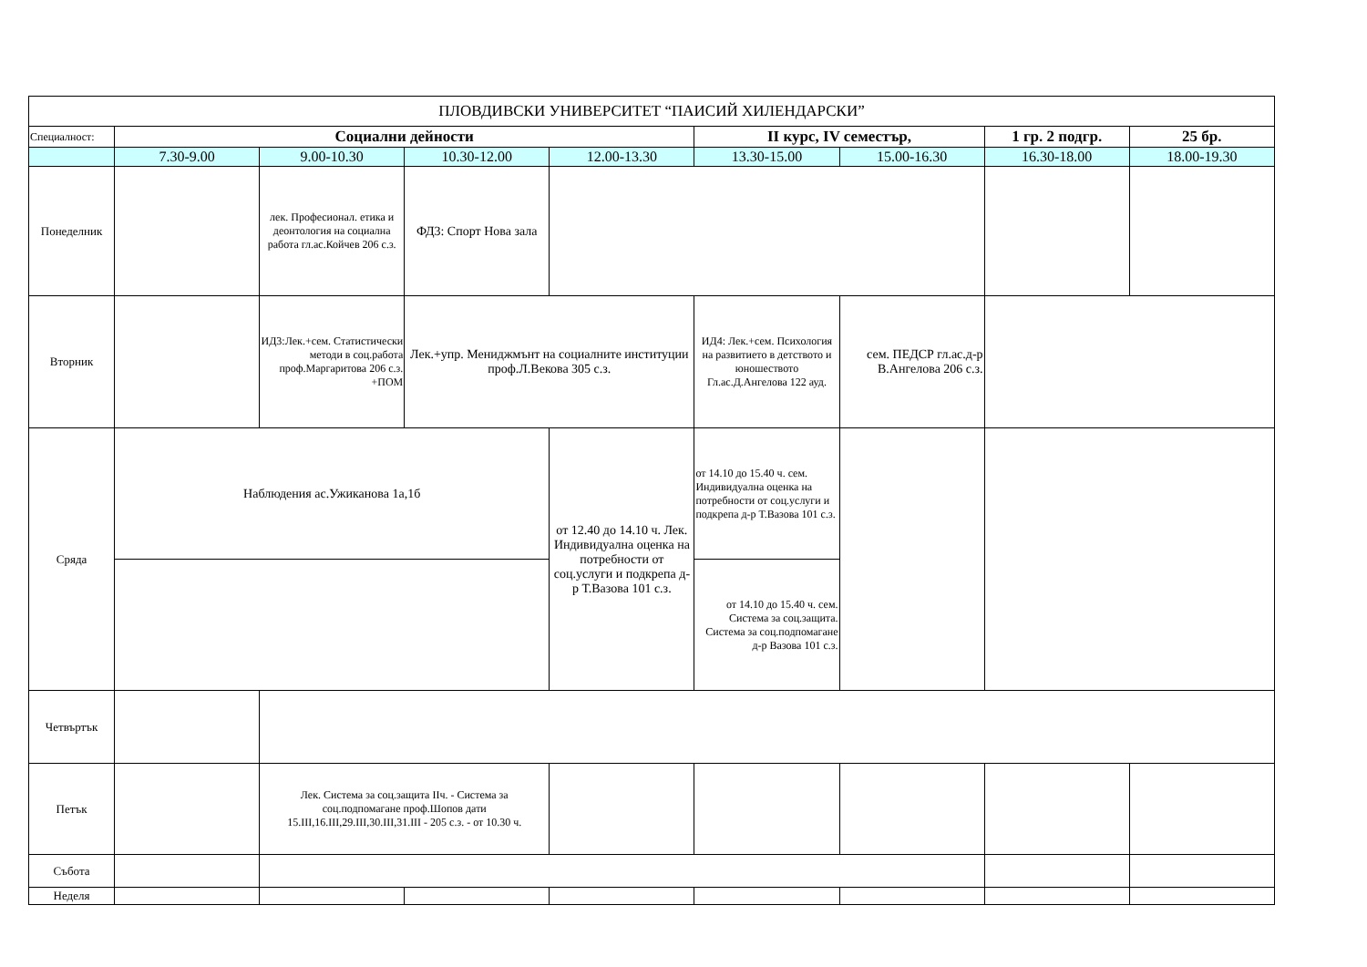| ПЛОВДИВСКИ УНИВЕРСИТЕТ “ПАИСИЙ ХИЛЕНДАРСКИ” | | | | | | | | |
| Специалност: | Социални дейности | | | | II курс, IV семестър, | | 1 гр. 2 подгр. | 25 бр. |
| | 7.30-9.00 | 9.00-10.30 | 10.30-12.00 | 12.00-13.30 | 13.30-15.00 | 15.00-16.30 | 16.30-18.00 | 18.00-19.30 |
| Понеделник | | лек. Професионал. етика и деонтология на социална работа гл.ас.Койчев 206 с.з. | ФД3: Спорт Нова зала | | | | | |
| Вторник | | ИД3:Лек.+сем. Статистически методи в соц.работа проф.Маргаритова 206 с.з. +ПОМ | Лек.+упр. Мениджмънт на социалните институции проф.Л.Векова 305 с.з. | | ИД4: Лек.+сем. Психология на развитието в детството и юношеството Гл.ас.Д.Ангелова 122 ауд. | сем. ПЕДСР гл.ас.д-р В.Ангелова 206 с.з. | | |
| Сряда | Наблюдения ас.Ужиканова 1а,1б | | | от 12.40 до 14.10 ч. Лек. Индивидуална оценка на потребности от соц.услуги и подкрепа д-р Т.Вазова 101 с.з. | от 14.10 до 15.40 ч. сем. Индивидуална оценка на потребности от соц.услуги и подкрепа д-р Т.Вазова 101 с.з. | | | |
| | | | | | от 14.10 до 15.40 ч. сем. Система за соц.защита. Система за соц.подпомагане д-р Вазова 101 с.з. | | | |
| Четвъртък | | | | | | | | |
| Петък | | Лек. Система за соц.защита IIч. - Система за соц.подпомагане проф.Шопов дати 15.III,16.III,29.III,30.III,31.III - 205 с.з. - от 10.30 ч. | | | | | | |
| Събота | | | | | | | | |
| Неделя | | | | | | | | |